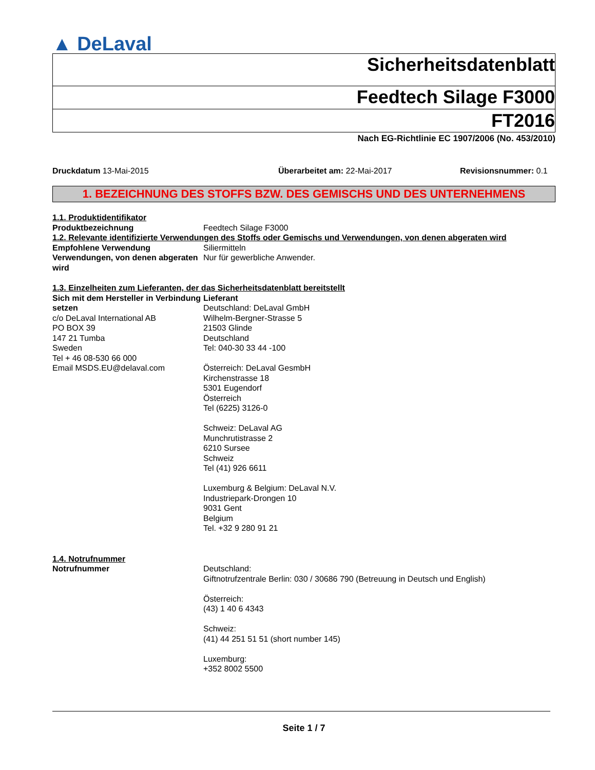▲ DeLaval
Sicherheitsdatenblatt
Feedtech Silage F3000
FT2016
Nach EG-Richtlinie EC 1907/2006 (No. 453/2010)
Druckdatum 13-Mai-2015 Überarbeitet am: 22-Mai-2017 Revisionsnummer: 0.1
1. BEZEICHNUNG DES STOFFS BZW. DES GEMISCHS UND DES UNTERNEHMENS
1.1. Produktidentifikator
Produktbezeichnung Feedtech Silage F3000
1.2. Relevante identifizierte Verwendungen des Stoffs oder Gemischs und Verwendungen, von denen abgeraten wird
Empfohlene Verwendung Siliermitteln
Verwendungen, von denen abgeraten wird
Nur für gewerbliche Anwender.
1.3. Einzelheiten zum Lieferanten, der das Sicherheitsdatenblatt bereitstellt
Sich mit dem Hersteller in Verbindung setzen
c/o DeLaval International AB
PO BOX 39
147 21 Tumba
Sweden
Tel + 46 08-530 66 000
Email MSDS.EU@delaval.com
Lieferant
Deutschland: DeLaval GmbH
Wilhelm-Bergner-Strasse 5
21503 Glinde
Deutschland
Tel: 040-30 33 44 -100
Österreich: DeLaval GesmbH
Kirchenstrasse 18
5301 Eugendorf
Österreich
Tel (6225) 3126-0
Schweiz: DeLaval AG
Munchrutistrasse 2
6210 Sursee
Schweiz
Tel (41) 926 6611
Luxemburg & Belgium: DeLaval N.V.
Industriepark-Drongen 10
9031 Gent
Belgium
Tel. +32 9 280 91 21
1.4. Notrufnummer
Notrufnummer Deutschland:
Giftnotrufzentrale Berlin: 030 / 30686 790 (Betreuung in Deutsch und English)
Österreich:
(43) 1 40 6 4343
Schweiz:
(41) 44 251 51 51 (short number 145)
Luxemburg:
+352 8002 5500
Seite 1 / 7